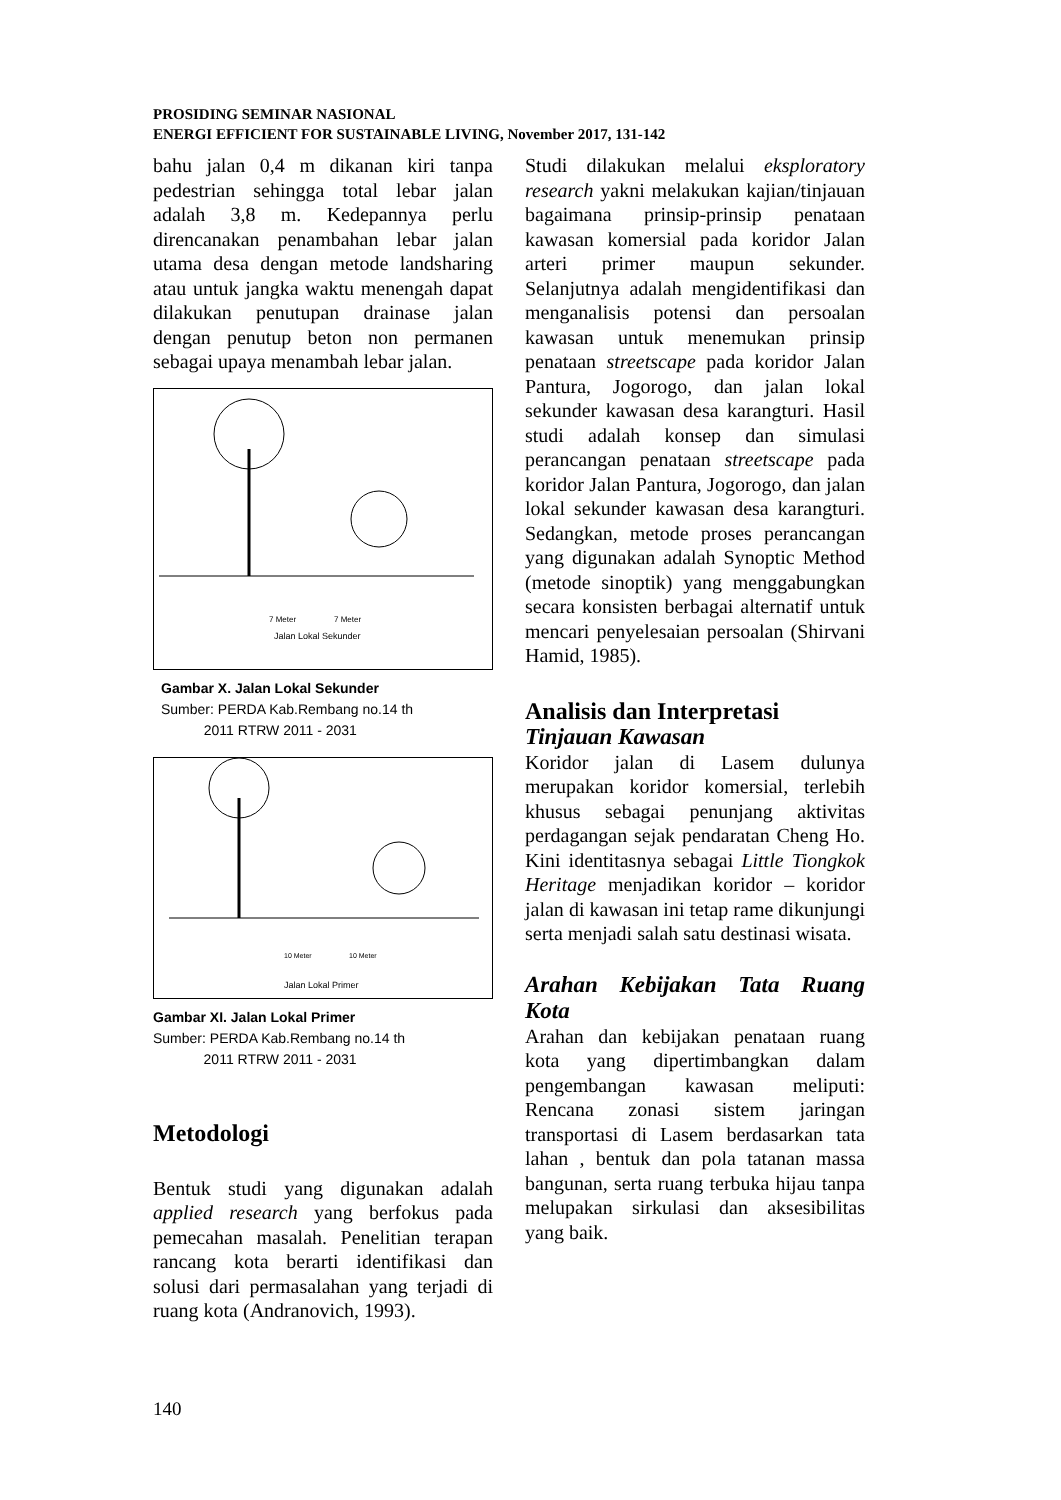PROSIDING SEMINAR NASIONAL
ENERGI EFFICIENT FOR SUSTAINABLE LIVING, November 2017, 131-142
bahu jalan 0,4 m dikanan kiri tanpa pedestrian sehingga total lebar jalan adalah 3,8 m. Kedepannya perlu direncanakan penambahan lebar jalan utama desa dengan metode landsharing atau untuk jangka waktu menengah dapat dilakukan penutupan drainase jalan dengan penutup beton non permanen sebagai upaya menambah lebar jalan.
Jalan Lokal Sekunder
7 Meter
7 Meter
Gambar X. Jalan Lokal Sekunder
Sumber: PERDA Kab.Rembang no.14 th
2011 RTRW 2011 - 2031
Jalan Lokal Primer
10 Meter
10 Meter
Gambar XI. Jalan Lokal Primer
Sumber: PERDA Kab.Rembang no.14 th
2011 RTRW 2011 - 2031
Metodologi
Bentuk studi yang digunakan adalah applied research yang berfokus pada pemecahan masalah. Penelitian terapan rancang kota berarti identifikasi dan solusi dari permasalahan yang terjadi di ruang kota (Andranovich, 1993).
Studi dilakukan melalui eksploratory research yakni melakukan kajian/tinjauan bagaimana prinsip-prinsip penataan kawasan komersial pada koridor Jalan arteri primer maupun sekunder. Selanjutnya adalah mengidentifikasi dan menganalisis potensi dan persoalan kawasan untuk menemukan prinsip penataan streetscape pada koridor Jalan Pantura, Jogorogo, dan jalan lokal sekunder kawasan desa karangturi. Hasil studi adalah konsep dan simulasi perancangan penataan streetscape pada koridor Jalan Pantura, Jogorogo, dan jalan lokal sekunder kawasan desa karangturi. Sedangkan, metode proses perancangan yang digunakan adalah Synoptic Method (metode sinoptik) yang menggabungkan secara konsisten berbagai alternatif untuk mencari penyelesaian persoalan (Shirvani Hamid, 1985).
Analisis dan Interpretasi
Tinjauan Kawasan
Koridor jalan di Lasem dulunya merupakan koridor komersial, terlebih khusus sebagai penunjang aktivitas perdagangan sejak pendaratan Cheng Ho. Kini identitasnya sebagai Little Tiongkok Heritage menjadikan koridor – koridor jalan di kawasan ini tetap rame dikunjungi serta menjadi salah satu destinasi wisata.
Arahan Kebijakan Tata Ruang Kota
Arahan dan kebijakan penataan ruang kota yang dipertimbangkan dalam pengembangan kawasan meliputi: Rencana zonasi sistem jaringan transportasi di Lasem berdasarkan tata lahan , bentuk dan pola tatanan massa bangunan, serta ruang terbuka hijau tanpa melupakan sirkulasi dan aksesibilitas yang baik.
140